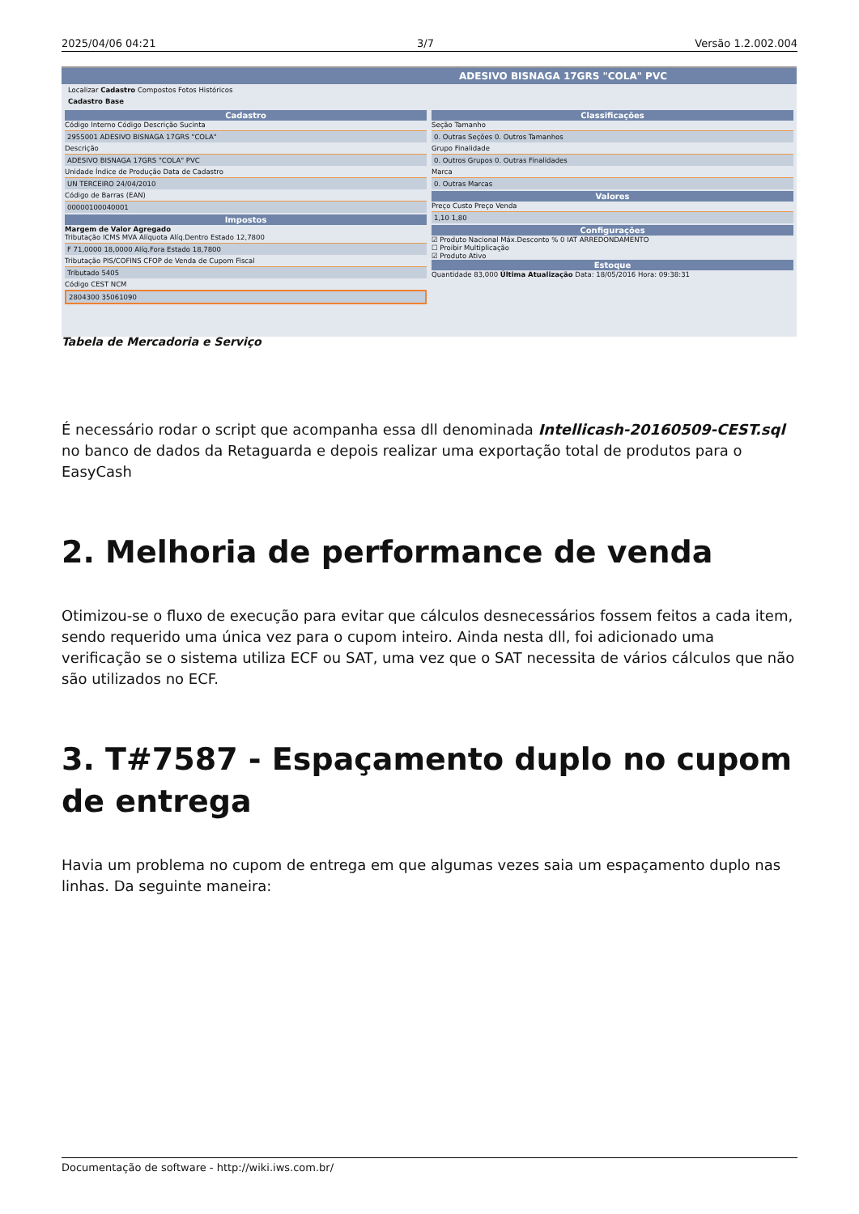2025/04/06 04:21 3/7 Versão 1.2.002.004
ADESIVO BISNAGA 17GRS "COLA" PVC
Localizar Cadastro Compostos Fotos Históricos
Cadastro Base
Cadastro
Código Interno Código Descrição Sucinta
2955001 ADESIVO BISNAGA 17GRS "COLA"
Descrição
ADESIVO BISNAGA 17GRS "COLA" PVC
Unidade Índice de Produção Data de Cadastro
UN TERCEIRO 24/04/2010
Código de Barras (EAN)
00000100040001
Impostos
Margem de Valor Agregado
Tributação ICMS MVA Alíquota Alíq.Dentro Estado 12,7800
F 71,0000 18,0000 Alíq.Fora Estado 18,7800
Tributação PIS/COFINS CFOP de Venda de Cupom Fiscal
Tributado 5405
Código CEST NCM
2804300 35061090
Classificações
Seção Tamanho
0. Outras Seções 0. Outros Tamanhos
Grupo Finalidade
0. Outros Grupos 0. Outras Finalidades
Marca
0. Outras Marcas
Valores
Preço Custo Preço Venda
1,10 1,80
Configurações
☑ Produto Nacional Máx.Desconto % 0 IAT ARREDONDAMENTO
☐ Proibir Multiplicação
☑ Produto Ativo
Estoque
Quantidade 83,000 Última Atualização Data: 18/05/2016 Hora: 09:38:31
Tabela de Mercadoria e Serviço
É necessário rodar o script que acompanha essa dll denominada Intellicash-20160509-CEST.sql no banco de dados da Retaguarda e depois realizar uma exportação total de produtos para o EasyCash
2. Melhoria de performance de venda
Otimizou-se o fluxo de execução para evitar que cálculos desnecessários fossem feitos a cada item, sendo requerido uma única vez para o cupom inteiro. Ainda nesta dll, foi adicionado uma verificação se o sistema utiliza ECF ou SAT, uma vez que o SAT necessita de vários cálculos que não são utilizados no ECF.
3. T#7587 - Espaçamento duplo no cupom de entrega
Havia um problema no cupom de entrega em que algumas vezes saia um espaçamento duplo nas linhas. Da seguinte maneira:
Documentação de software - http://wiki.iws.com.br/